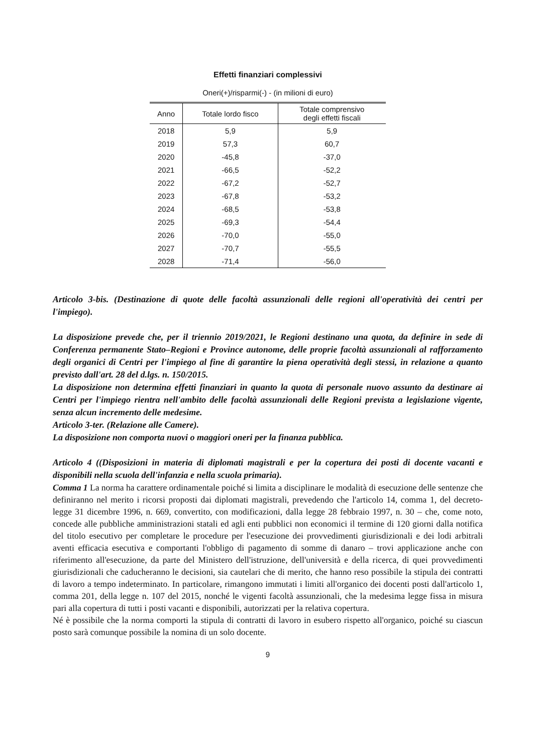Effetti finanziari complessivi
Oneri(+)/risparmi(-) - (in milioni di euro)
| Anno | Totale lordo fisco | Totale comprensivo degli effetti fiscali |
| --- | --- | --- |
| 2018 | 5,9 | 5,9 |
| 2019 | 57,3 | 60,7 |
| 2020 | -45,8 | -37,0 |
| 2021 | -66,5 | -52,2 |
| 2022 | -67,2 | -52,7 |
| 2023 | -67,8 | -53,2 |
| 2024 | -68,5 | -53,8 |
| 2025 | -69,3 | -54,4 |
| 2026 | -70,0 | -55,0 |
| 2027 | -70,7 | -55,5 |
| 2028 | -71,4 | -56,0 |
Articolo 3-bis. (Destinazione di quote delle facoltà assunzionali delle regioni all'operatività dei centri per l'impiego).
La disposizione prevede che, per il triennio 2019/2021, le Regioni destinano una quota, da definire in sede di Conferenza permanente Stato–Regioni e Province autonome, delle proprie facoltà assunzionali al rafforzamento degli organici di Centri per l'impiego al fine di garantire la piena operatività degli stessi, in relazione a quanto previsto dall'art. 28 del d.lgs. n. 150/2015.
La disposizione non determina effetti finanziari in quanto la quota di personale nuovo assunto da destinare ai Centri per l'impiego rientra nell'ambito delle facoltà assunzionali delle Regioni prevista a legislazione vigente, senza alcun incremento delle medesime.
Articolo 3-ter. (Relazione alle Camere).
La disposizione non comporta nuovi o maggiori oneri per la finanza pubblica.
Articolo 4 ((Disposizioni in materia di diplomati magistrali e per la copertura dei posti di docente vacanti e disponibili nella scuola dell'infanzia e nella scuola primaria).
Comma 1 La norma ha carattere ordinamentale poiché si limita a disciplinare le modalità di esecuzione delle sentenze che definiranno nel merito i ricorsi proposti dai diplomati magistrali, prevedendo che l'articolo 14, comma 1, del decreto-legge 31 dicembre 1996, n. 669, convertito, con modificazioni, dalla legge 28 febbraio 1997, n. 30 – che, come noto, concede alle pubbliche amministrazioni statali ed agli enti pubblici non economici il termine di 120 giorni dalla notifica del titolo esecutivo per completare le procedure per l'esecuzione dei provvedimenti giurisdizionali e dei lodi arbitrali aventi efficacia esecutiva e comportanti l'obbligo di pagamento di somme di danaro – trovi applicazione anche con riferimento all'esecuzione, da parte del Ministero dell'istruzione, dell'università e della ricerca, di quei provvedimenti giurisdizionali che caducheranno le decisioni, sia cautelari che di merito, che hanno reso possibile la stipula dei contratti di lavoro a tempo indeterminato. In particolare, rimangono immutati i limiti all'organico dei docenti posti dall'articolo 1, comma 201, della legge n. 107 del 2015, nonché le vigenti facoltà assunzionali, che la medesima legge fissa in misura pari alla copertura di tutti i posti vacanti e disponibili, autorizzati per la relativa copertura.
Né è possibile che la norma comporti la stipula di contratti di lavoro in esubero rispetto all'organico, poiché su ciascun posto sarà comunque possibile la nomina di un solo docente.
9